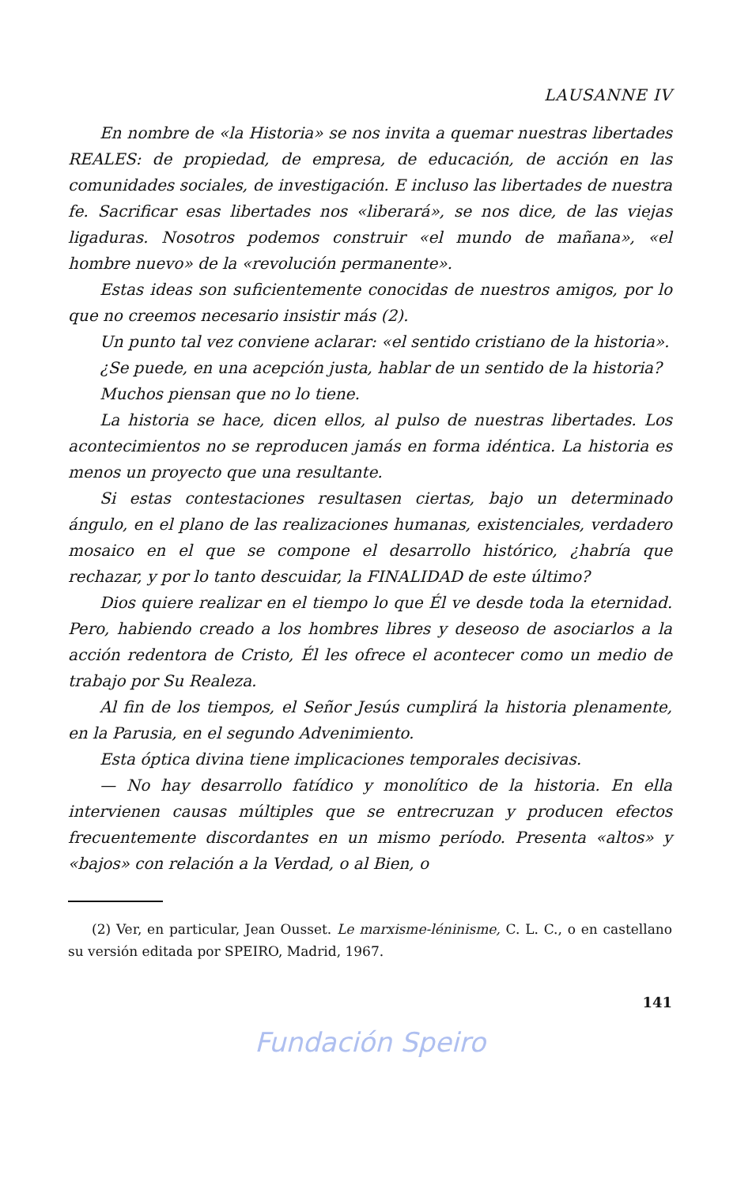LAUSANNE IV
En nombre de «la Historia» se nos invita a quemar nuestras libertades REALES: de propiedad, de empresa, de educación, de acción en las comunidades sociales, de investigación. E incluso las libertades de nuestra fe. Sacrificar esas libertades nos «liberará», se nos dice, de las viejas ligaduras. Nosotros podemos construir «el mundo de mañana», «el hombre nuevo» de la «revolución permanente».
Estas ideas son suficientemente conocidas de nuestros amigos, por lo que no creemos necesario insistir más (2).
Un punto tal vez conviene aclarar: «el sentido cristiano de la historia».
¿Se puede, en una acepción justa, hablar de un sentido de la historia?
Muchos piensan que no lo tiene.
La historia se hace, dicen ellos, al pulso de nuestras libertades. Los acontecimientos no se reproducen jamás en forma idéntica. La historia es menos un proyecto que una resultante.
Si estas contestaciones resultasen ciertas, bajo un determinado ángulo, en el plano de las realizaciones humanas, existenciales, verdadero mosaico en el que se compone el desarrollo histórico, ¿habría que rechazar, y por lo tanto descuidar, la FINALIDAD de este último?
Dios quiere realizar en el tiempo lo que Él ve desde toda la eternidad. Pero, habiendo creado a los hombres libres y deseoso de asociarlos a la acción redentora de Cristo, Él les ofrece el acontecer como un medio de trabajo por Su Realeza.
Al fin de los tiempos, el Señor Jesús cumplirá la historia plenamente, en la Parusia, en el segundo Advenimiento.
Esta óptica divina tiene implicaciones temporales decisivas.
— No hay desarrollo fatídico y monolítico de la historia. En ella intervienen causas múltiples que se entrecruzan y producen efectos frecuentemente discordantes en un mismo período. Presenta «altos» y «bajos» con relación a la Verdad, o al Bien, o
(2) Ver, en particular, Jean Ousset. Le marxisme-léninisme, C. L. C., o en castellano su versión editada por SPEIRO, Madrid, 1967.
141
Fundación Speiro